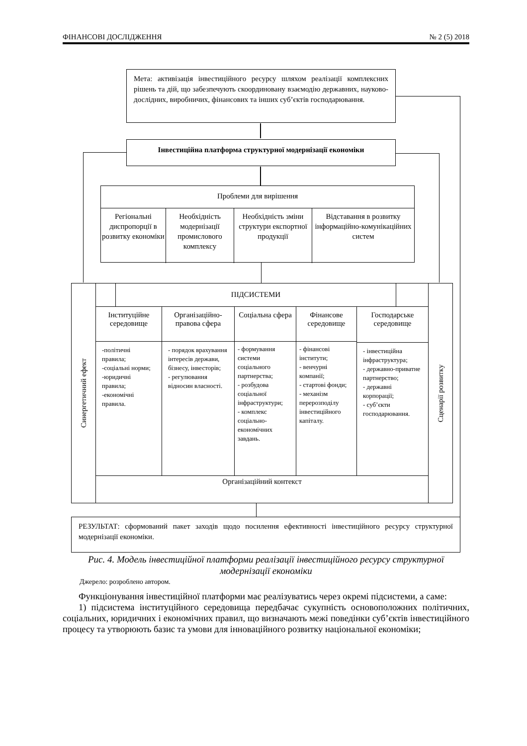ФІНАНСОВІ ДОСЛІДЖЕННЯ № 2 (5) 2018
Мета: активізація інвестиційного ресурсу шляхом реалізації комплексних рішень та дій, що забезпечують скоординовану взаємодію державних, науково-дослідних, виробничих, фінансових та інших суб’єктів господарювання.
Інвестиційна платформа структурної модернізації економіки
Проблеми для вирішення
Регіональні диспропорції в розвитку економіки
Необхідність модернізації промислового комплексу
Необхідність зміни структури експортної продукції
Відставання в розвитку інформаційно-комунікаційних систем
Синергетичний ефект
Сценарії розвитку
ПІДСИСТЕМИ
Інституційне середовище
-політичні правила;
-соціальні норми;
-юридичні правила;
-економічні правила.
Організаційно-правова сфера
- порядок врахування інтересів держави, бізнесу, інвесторів;
- регулювання відносин власності.
Соціальна сфера
- формування системи соціального партнерства;
- розбудова соціальної інфраструктури;
- комплекс соціально-економічних завдань.
Фінансове середовище
- фінансові інститути;
- венчурні компанії;
- стартові фонди;
- механізм перерозподілу інвестиційного капіталу.
Господарське середовище
- інвестиційна інфраструктура;
- державно-приватне партнерство;
- державні корпорації;
- суб’єкти господарювання.
Організаційний контекст
РЕЗУЛЬТАТ: сформований пакет заходів щодо посилення ефективності інвестиційного ресурсу структурної модернізації економіки.
Рис. 4. Модель інвестиційної платформи реалізації інвестиційного ресурсу структурної модернізації економіки
Джерело: розроблено автором.
Функціонування інвестиційної платформи має реалізуватись через окремі підсистеми, а саме:
1) підсистема інституційного середовища передбачає сукупність основоположних політичних, соціальних, юридичних і економічних правил, що визначають межі поведінки суб’єктів інвестиційного процесу та утворюють базис та умови для інноваційного розвитку національної економіки;